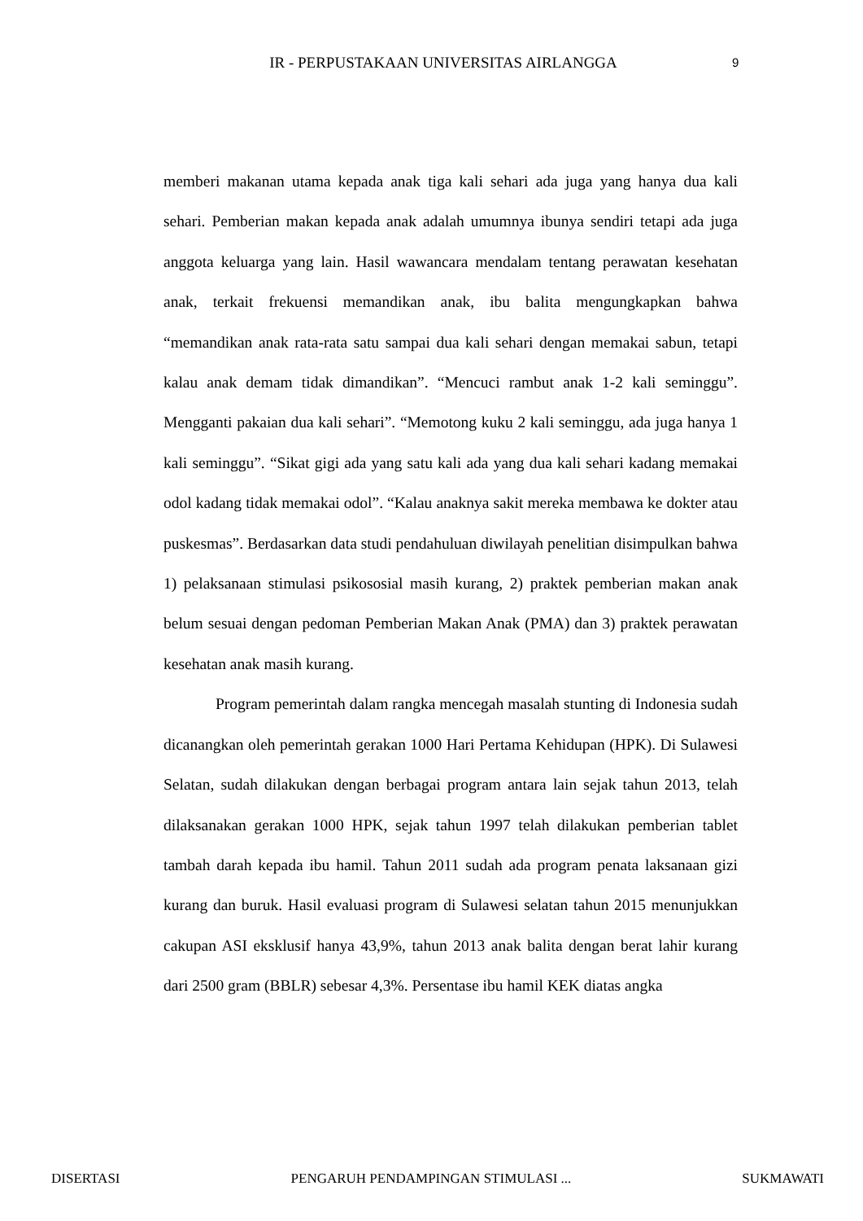IR - PERPUSTAKAAN UNIVERSITAS AIRLANGGA 9
memberi makanan utama kepada anak tiga kali sehari ada juga yang hanya dua kali sehari. Pemberian makan kepada anak adalah umumnya ibunya sendiri tetapi ada juga anggota keluarga yang lain. Hasil wawancara mendalam tentang perawatan kesehatan anak, terkait frekuensi memandikan anak, ibu balita mengungkapkan bahwa “memandikan anak rata-rata satu sampai dua kali sehari dengan memakai sabun, tetapi kalau anak demam tidak dimandikan”. “Mencuci rambut anak 1-2 kali seminggu”. Mengganti pakaian dua kali sehari”. “Memotong kuku 2 kali seminggu, ada juga hanya 1 kali seminggu”. “Sikat gigi ada yang satu kali ada yang dua kali sehari kadang memakai odol kadang tidak memakai odol”. “Kalau anaknya sakit mereka membawa ke dokter atau puskesmas”. Berdasarkan data studi pendahuluan diwilayah penelitian disimpulkan bahwa 1) pelaksanaan stimulasi psikososial masih kurang, 2) praktek pemberian makan anak belum sesuai dengan pedoman Pemberian Makan Anak (PMA) dan 3) praktek perawatan kesehatan anak masih kurang.
Program pemerintah dalam rangka mencegah masalah stunting di Indonesia sudah dicanangkan oleh pemerintah gerakan 1000 Hari Pertama Kehidupan (HPK). Di Sulawesi Selatan, sudah dilakukan dengan berbagai program antara lain sejak tahun 2013, telah dilaksanakan gerakan 1000 HPK, sejak tahun 1997 telah dilakukan pemberian tablet tambah darah kepada ibu hamil. Tahun 2011 sudah ada program penata laksanaan gizi kurang dan buruk. Hasil evaluasi program di Sulawesi selatan tahun 2015 menunjukkan cakupan ASI eksklusif hanya 43,9%, tahun 2013 anak balita dengan berat lahir kurang dari 2500 gram (BBLR) sebesar 4,3%. Persentase ibu hamil KEK diatas angka
DISERTASI PENGARUH PENDAMPINGAN STIMULASI ... SUKMAWATI